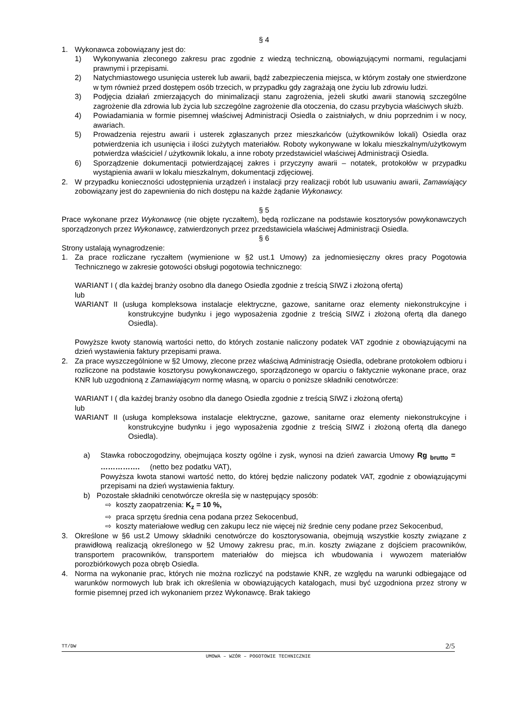§ 4
1. Wykonawca zobowiązany jest do:
1) Wykonywania zleconego zakresu prac zgodnie z wiedzą techniczną, obowiązującymi normami, regulacjami prawnymi i przepisami.
2) Natychmiastowego usunięcia usterek lub awarii, bądź zabezpieczenia miejsca, w którym zostały one stwierdzone w tym również przed dostępem osób trzecich, w przypadku gdy zagrażają one życiu lub zdrowiu ludzi.
3) Podjęcia działań zmierzających do minimalizacji stanu zagrożenia, jeżeli skutki awarii stanowią szczególne zagrożenie dla zdrowia lub życia lub szczególne zagrożenie dla otoczenia, do czasu przybycia właściwych służb.
4) Powiadamiania w formie pisemnej właściwej Administracji Osiedla o zaistniałych, w dniu poprzednim i w nocy, awariach.
5) Prowadzenia rejestru awarii i usterek zgłaszanych przez mieszkańców (użytkowników lokali) Osiedla oraz potwierdzenia ich usunięcia i ilości zużytych materiałów. Roboty wykonywane w lokalu mieszkalnym/użytkowym potwierdza właściciel / użytkownik lokalu, a inne roboty przedstawiciel właściwej Administracji Osiedla.
6) Sporządzenie dokumentacji potwierdzającej zakres i przyczyny awarii – notatek, protokołów w przypadku wystąpienia awarii w lokalu mieszkalnym, dokumentacji zdjęciowej.
2. W przypadku konieczności udostępnienia urządzeń i instalacji przy realizacji robót lub usuwaniu awarii, Zamawiający zobowiązany jest do zapewnienia do nich dostępu na każde żądanie Wykonawcy.
§ 5
Prace wykonane przez Wykonawcę (nie objęte ryczałtem), będą rozliczane na podstawie kosztorysów powykonawczych sporządzonych przez Wykonawcę, zatwierdzonych przez przedstawiciela właściwej Administracji Osiedla.
§ 6
Strony ustalają wynagrodzenie:
1. Za prace rozliczane ryczałtem (wymienione w §2 ust.1 Umowy) za jednomiesięczny okres pracy Pogotowia Technicznego w zakresie gotowości obsługi pogotowia technicznego:
WARIANT I ( dla każdej branży osobno dla danego Osiedla zgodnie z treścią SIWZ i złożoną ofertą)
lub
WARIANT II (usługa kompleksowa instalacje elektryczne, gazowe, sanitarne oraz elementy niekonstrukcyjne i konstrukcyjne budynku i jego wyposażenia zgodnie z treścią SIWZ i złożoną ofertą dla danego Osiedla).
Powyższe kwoty stanowią wartości netto, do których zostanie naliczony podatek VAT zgodnie z obowiązującymi na dzień wystawienia faktury przepisami prawa.
2. Za prace wyszczególnione w §2 Umowy, zlecone przez właściwą Administrację Osiedla, odebrane protokołem odbioru i rozliczone na podstawie kosztorysu powykonawczego, sporządzonego w oparciu o faktycznie wykonane prace, oraz KNR lub uzgodnioną z Zamawiającym normę własną, w oparciu o poniższe składniki cenotwórcze:
WARIANT I ( dla każdej branży osobno dla danego Osiedla zgodnie z treścią SIWZ i złożoną ofertą)
lub
WARIANT II (usługa kompleksowa instalacje elektryczne, gazowe, sanitarne oraz elementy niekonstrukcyjne i konstrukcyjne budynku i jego wyposażenia zgodnie z treścią SIWZ i złożoną ofertą dla danego Osiedla).
a) Stawka roboczogodziny, obejmująca koszty ogólne i zysk, wynosi na dzień zawarcia Umowy Rg <sub>brutto</sub> = ……………. (netto bez podatku VAT),
Powyższa kwota stanowi wartość netto, do której będzie naliczony podatek VAT, zgodnie z obowiązującymi przepisami na dzień wystawienia faktury.
b) Pozostałe składniki cenotwórcze określa się w następujący sposób:
⇨ koszty zaopatrzenia: K<sub>z</sub> = 10 %,
⇨ praca sprzętu średnia cena podana przez Sekocenbud,
⇨ koszty materiałowe według cen zakupu lecz nie więcej niż średnie ceny podane przez Sekocenbud,
3. Określone w §6 ust.2 Umowy składniki cenotwórcze do kosztorysowania, obejmują wszystkie koszty związane z prawidłową realizacją określonego w §2 Umowy zakresu prac, m.in. koszty związane z dojściem pracowników, transportem pracowników, transportem materiałów do miejsca ich wbudowania i wywozem materiałów porozbiórkowych poza obręb Osiedla.
4. Norma na wykonanie prac, których nie można rozliczyć na podstawie KNR, ze względu na warunki odbiegające od warunków normowych lub brak ich określenia w obowiązujących katalogach, musi być uzgodniona przez strony w formie pisemnej przed ich wykonaniem przez Wykonawcę. Brak takiego
TT/DW 2/5
UMOWA – WZÓR – POGOTOWIE TECHNICZNIE